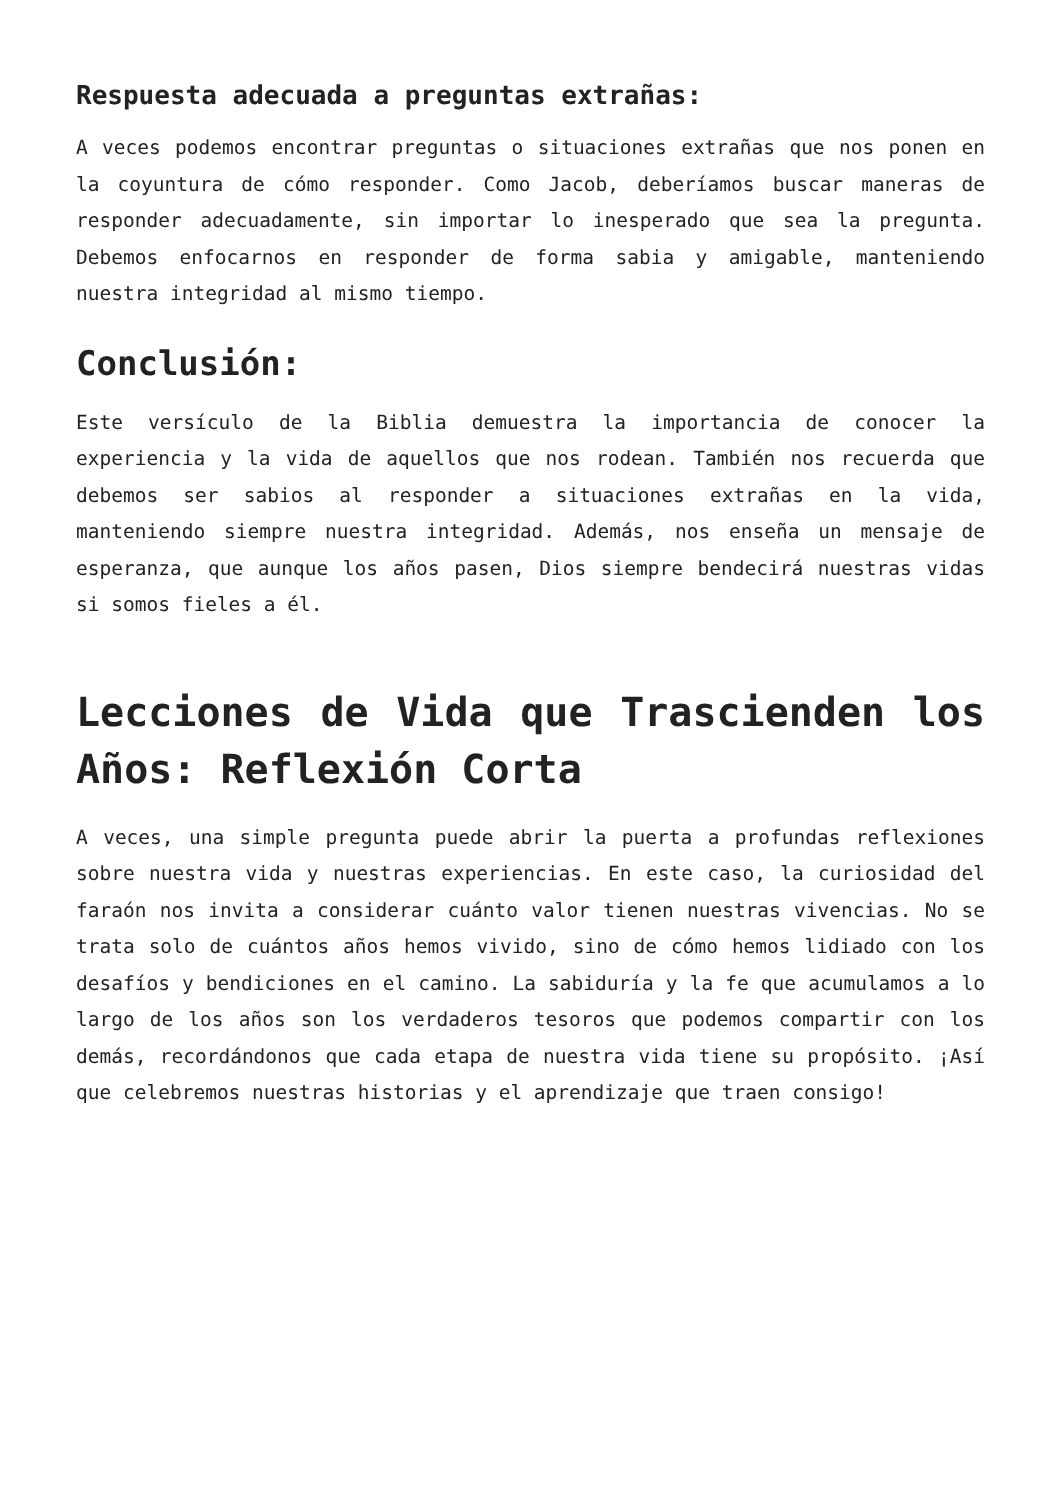Respuesta adecuada a preguntas extrañas:
A veces podemos encontrar preguntas o situaciones extrañas que nos ponen en la coyuntura de cómo responder. Como Jacob, deberíamos buscar maneras de responder adecuadamente, sin importar lo inesperado que sea la pregunta. Debemos enfocarnos en responder de forma sabia y amigable, manteniendo nuestra integridad al mismo tiempo.
Conclusión:
Este versículo de la Biblia demuestra la importancia de conocer la experiencia y la vida de aquellos que nos rodean. También nos recuerda que debemos ser sabios al responder a situaciones extrañas en la vida, manteniendo siempre nuestra integridad. Además, nos enseña un mensaje de esperanza, que aunque los años pasen, Dios siempre bendecirá nuestras vidas si somos fieles a él.
Lecciones de Vida que Trascienden los Años: Reflexión Corta
A veces, una simple pregunta puede abrir la puerta a profundas reflexiones sobre nuestra vida y nuestras experiencias. En este caso, la curiosidad del faraón nos invita a considerar cuánto valor tienen nuestras vivencias. No se trata solo de cuántos años hemos vivido, sino de cómo hemos lidiado con los desafíos y bendiciones en el camino. La sabiduría y la fe que acumulamos a lo largo de los años son los verdaderos tesoros que podemos compartir con los demás, recordándonos que cada etapa de nuestra vida tiene su propósito. ¡Así que celebremos nuestras historias y el aprendizaje que traen consigo!